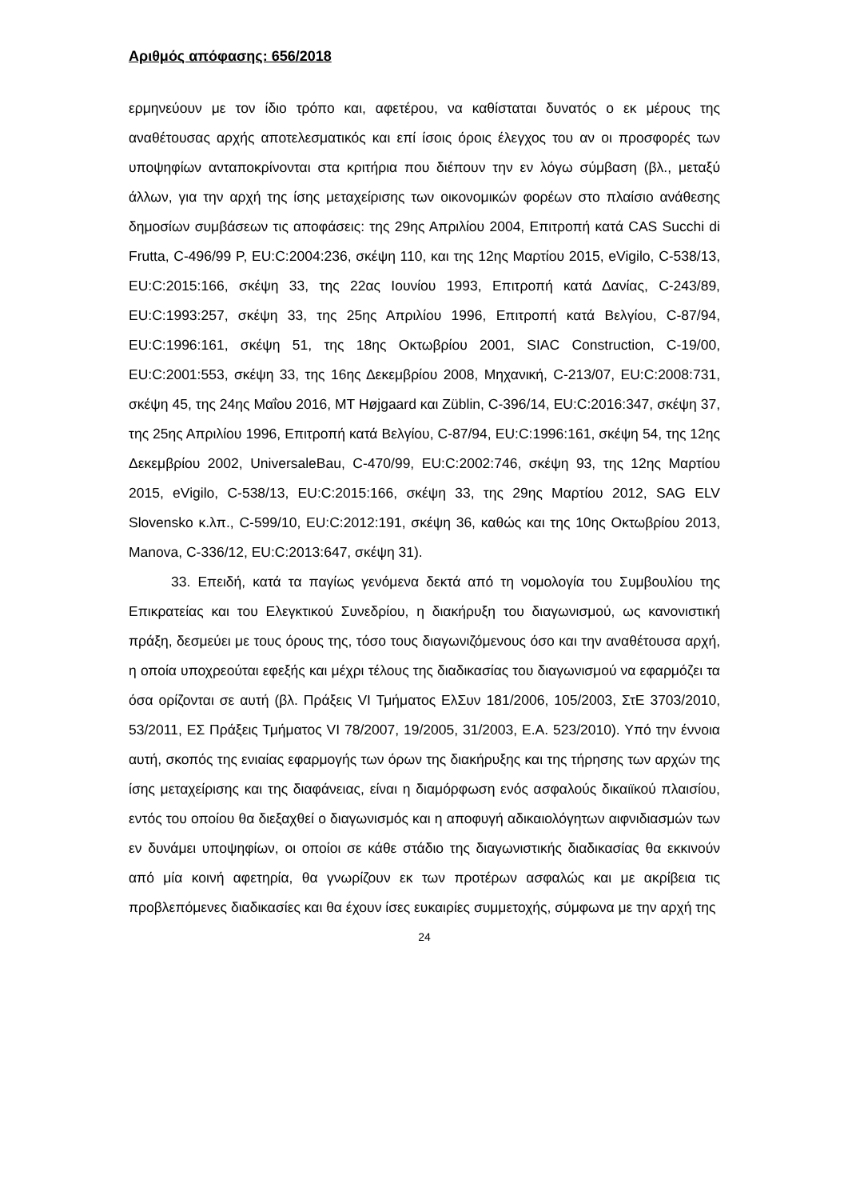Αριθμός απόφασης: 656/2018
ερμηνεύουν με τον ίδιο τρόπο και, αφετέρου, να καθίσταται δυνατός ο εκ μέρους της αναθέτουσας αρχής αποτελεσματικός και επί ίσοις όροις έλεγχος του αν οι προσφορές των υποψηφίων ανταποκρίνονται στα κριτήρια που διέπουν την εν λόγω σύμβαση (βλ., μεταξύ άλλων, για την αρχή της ίσης μεταχείρισης των οικονομικών φορέων στο πλαίσιο ανάθεσης δημοσίων συμβάσεων τις αποφάσεις: της 29ης Απριλίου 2004, Επιτροπή κατά CAS Succhi di Frutta, C-496/99 P, EU:C:2004:236, σκέψη 110, και της 12ης Μαρτίου 2015, eVigilo, C-538/13, EU:C:2015:166, σκέψη 33, της 22ας Ιουνίου 1993, Επιτροπή κατά Δανίας, C-243/89, EU:C:1993:257, σκέψη 33, της 25ης Απριλίου 1996, Επιτροπή κατά Βελγίου, C-87/94, EU:C:1996:161, σκέψη 51, της 18ης Οκτωβρίου 2001, SIAC Construction, C-19/00, EU:C:2001:553, σκέψη 33, της 16ης Δεκεμβρίου 2008, Μηχανική, C-213/07, EU:C:2008:731, σκέψη 45, της 24ης Μαΐου 2016, MT Højgaard και Züblin, C-396/14, EU:C:2016:347, σκέψη 37, της 25ης Απριλίου 1996, Επιτροπή κατά Βελγίου, C-87/94, EU:C:1996:161, σκέψη 54, της 12ης Δεκεμβρίου 2002, UniversaleBau, C-470/99, EU:C:2002:746, σκέψη 93, της 12ης Μαρτίου 2015, eVigilo, C-538/13, EU:C:2015:166, σκέψη 33, της 29ης Μαρτίου 2012, SAG ELV Slovensko κ.λπ., C-599/10, EU:C:2012:191, σκέψη 36, καθώς και της 10ης Οκτωβρίου 2013, Manova, C-336/12, EU:C:2013:647, σκέψη 31).
33. Επειδή, κατά τα παγίως γενόμενα δεκτά από τη νομολογία του Συμβουλίου της Επικρατείας και του Ελεγκτικού Συνεδρίου, η διακήρυξη του διαγωνισμού, ως κανονιστική πράξη, δεσμεύει με τους όρους της, τόσο τους διαγωνιζόμενους όσο και την αναθέτουσα αρχή, η οποία υποχρεούται εφεξής και μέχρι τέλους της διαδικασίας του διαγωνισμού να εφαρμόζει τα όσα ορίζονται σε αυτή (βλ. Πράξεις VI Τμήματος ΕλΣυν 181/2006, 105/2003, ΣτΕ 3703/2010, 53/2011, ΕΣ Πράξεις Τμήματος VI 78/2007, 19/2005, 31/2003, Ε.Α. 523/2010). Υπό την έννοια αυτή, σκοπός της ενιαίας εφαρμογής των όρων της διακήρυξης και της τήρησης των αρχών της ίσης μεταχείρισης και της διαφάνειας, είναι η διαμόρφωση ενός ασφαλούς δικαιϊκού πλαισίου, εντός του οποίου θα διεξαχθεί ο διαγωνισμός και η αποφυγή αδικαιολόγητων αιφνιδιασμών των εν δυνάμει υποψηφίων, οι οποίοι σε κάθε στάδιο της διαγωνιστικής διαδικασίας θα εκκινούν από μία κοινή αφετηρία, θα γνωρίζουν εκ των προτέρων ασφαλώς και με ακρίβεια τις προβλεπόμενες διαδικασίες και θα έχουν ίσες ευκαιρίες συμμετοχής, σύμφωνα με την αρχή της
24